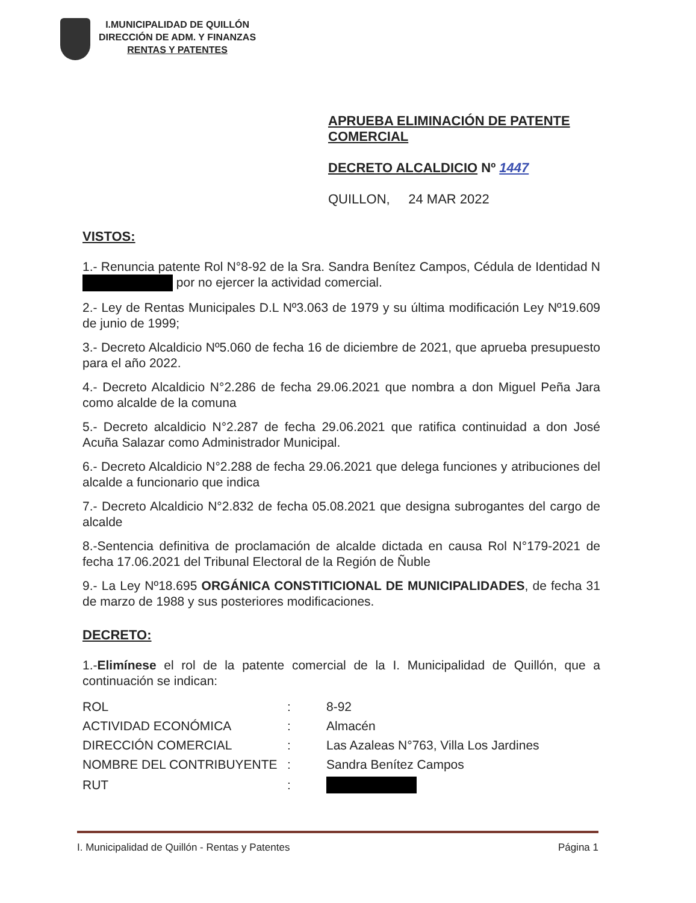I.MUNICIPALIDAD DE QUILLÓN
DIRECCIÓN DE ADM. Y FINANZAS
RENTAS Y PATENTES
APRUEBA ELIMINACIÓN DE PATENTE
COMERCIAL
DECRETO ALCALDICIO Nº 1447
QUILLON, 24 MAR 2022
VISTOS:
1.- Renuncia patente Rol N°8-92 de la Sra. Sandra Benítez Campos, Cédula de Identidad N por no ejercer la actividad comercial.
2.- Ley de Rentas Municipales D.L Nº3.063 de 1979 y su última modificación Ley Nº19.609 de junio de 1999;
3.- Decreto Alcaldicio Nº5.060 de fecha 16 de diciembre de 2021, que aprueba presupuesto para el año 2022.
4.- Decreto Alcaldicio N°2.286 de fecha 29.06.2021 que nombra a don Miguel Peña Jara como alcalde de la comuna
5.- Decreto alcaldicio N°2.287 de fecha 29.06.2021 que ratifica continuidad a don José Acuña Salazar como Administrador Municipal.
6.- Decreto Alcaldicio N°2.288 de fecha 29.06.2021 que delega funciones y atribuciones del alcalde a funcionario que indica
7.- Decreto Alcaldicio N°2.832 de fecha 05.08.2021 que designa subrogantes del cargo de alcalde
8.-Sentencia definitiva de proclamación de alcalde dictada en causa Rol N°179-2021 de fecha 17.06.2021 del Tribunal Electoral de la Región de Ñuble
9.- La Ley Nº18.695 ORGÁNICA CONSTITICIONAL DE MUNICIPALIDADES, de fecha 31 de marzo de 1988 y sus posteriores modificaciones.
DECRETO:
1.-Elimínese el rol de la patente comercial de la I. Municipalidad de Quillón, que a continuación se indican:
| ROL | : | 8-92 |
| ACTIVIDAD ECONÓMICA | : | Almacén |
| DIRECCIÓN COMERCIAL | : | Las Azaleas N°763, Villa Los Jardines |
| NOMBRE DEL CONTRIBUYENTE | : | Sandra Benítez Campos |
| RUT | : | |
I. Municipalidad de Quillón - Rentas y Patentes Página 1